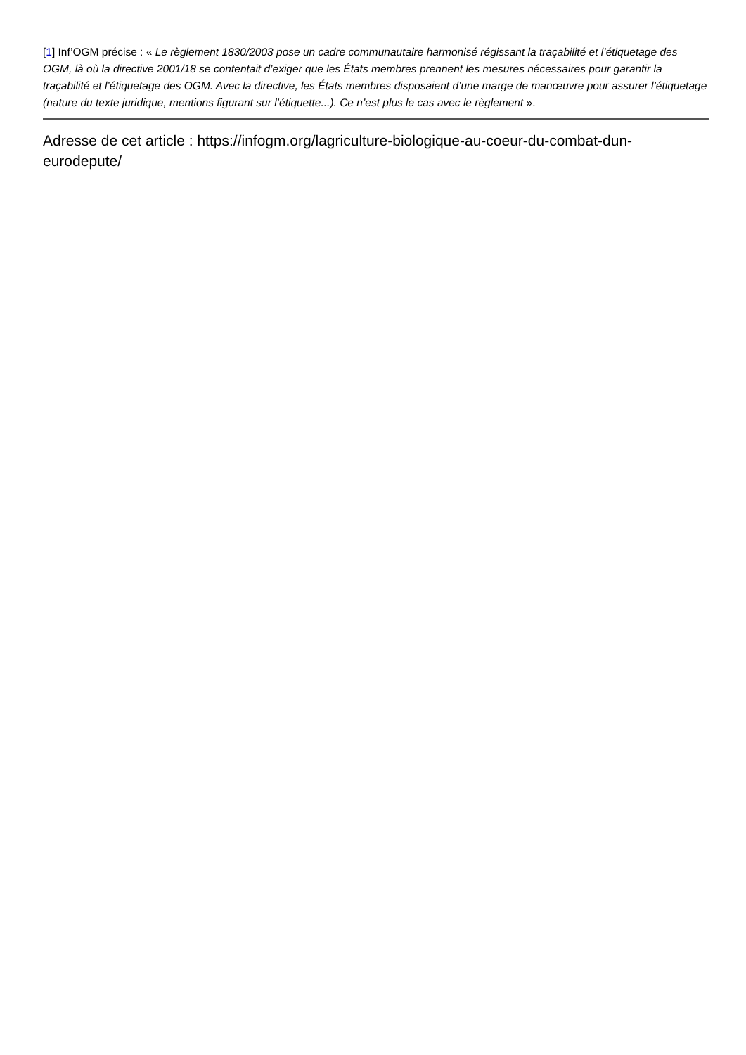[1] Inf’OGM précise : « Le règlement 1830/2003 pose un cadre communautaire harmonisé régissant la traçabilité et l’étiquetage des OGM, là où la directive 2001/18 se contentait d’exiger que les États membres prennent les mesures nécessaires pour garantir la traçabilité et l’étiquetage des OGM. Avec la directive, les États membres disposaient d’une marge de manœuvre pour assurer l’étiquetage (nature du texte juridique, mentions figurant sur l’étiquette...). Ce n’est plus le cas avec le règlement ».
Adresse de cet article : https://infogm.org/lagriculture-biologique-au-coeur-du-combat-dun-eurodepute/